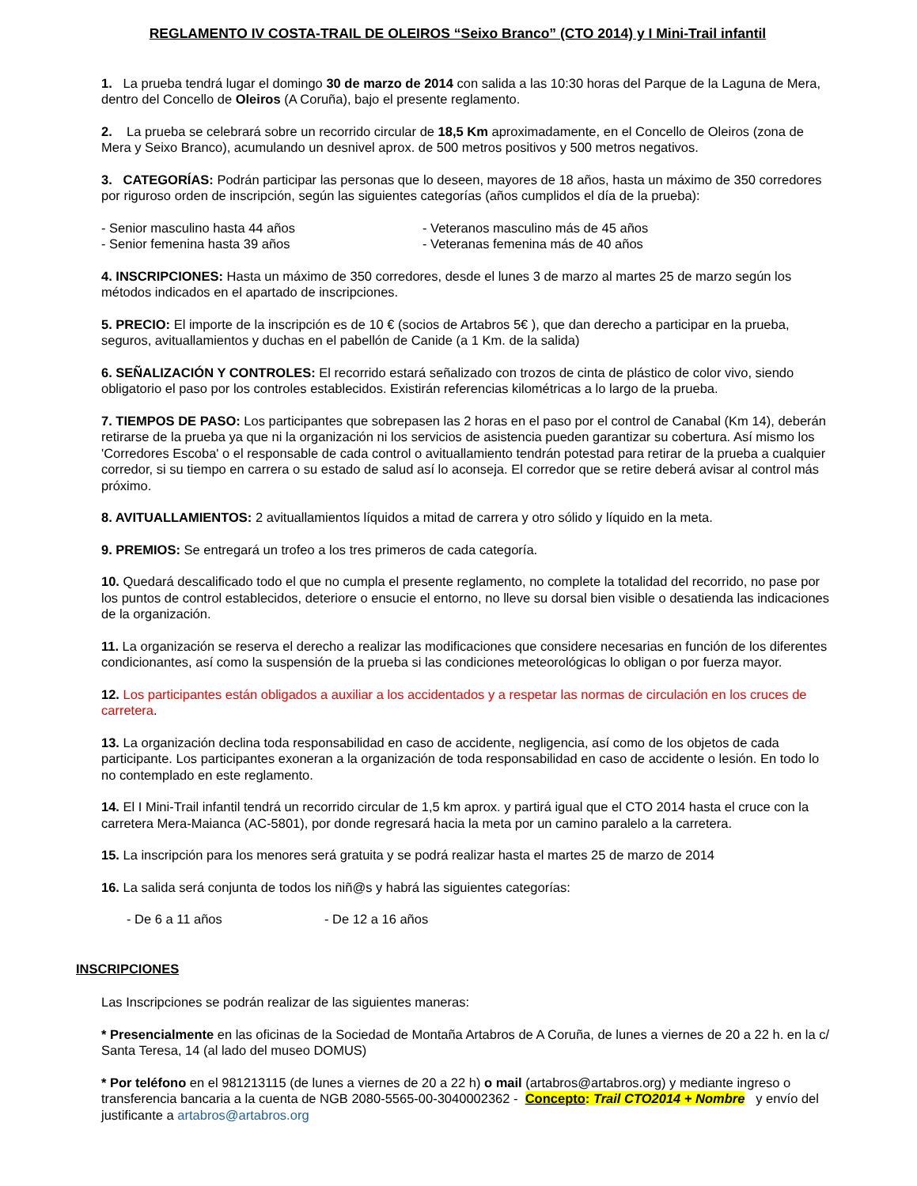REGLAMENTO IV COSTA-TRAIL DE OLEIROS “Seixo Branco” (CTO 2014) y I Mini-Trail infantil
1. La prueba tendrá lugar el domingo 30 de marzo de 2014 con salida a las 10:30 horas del Parque de la Laguna de Mera, dentro del Concello de Oleiros (A Coruña), bajo el presente reglamento.
2. La prueba se celebrará sobre un recorrido circular de 18,5 Km aproximadamente, en el Concello de Oleiros (zona de Mera y Seixo Branco), acumulando un desnivel aprox. de 500 metros positivos y 500 metros negativos.
3. CATEGORÍAS: Podrán participar las personas que lo deseen, mayores de 18 años, hasta un máximo de 350 corredores por riguroso orden de inscripción, según las siguientes categorías (años cumplidos el día de la prueba):
- Senior masculino hasta 44 años - Veteranos masculino más de 45 años
- Senior femenina hasta 39 años - Veteranas femenina más de 40 años
4. INSCRIPCIONES: Hasta un máximo de 350 corredores, desde el lunes 3 de marzo al martes 25 de marzo según los métodos indicados en el apartado de inscripciones.
5. PRECIO: El importe de la inscripción es de 10 € (socios de Artabros 5€ ), que dan derecho a participar en la prueba, seguros, avituallamientos y duchas en el pabellón de Canide (a 1 Km. de la salida)
6. SEÑALIZACIÓN Y CONTROLES: El recorrido estará señalizado con trozos de cinta de plástico de color vivo, siendo obligatorio el paso por los controles establecidos. Existirán referencias kilométricas a lo largo de la prueba.
7. TIEMPOS DE PASO: Los participantes que sobrepasen las 2 horas en el paso por el control de Canabal (Km 14), deberán retirarse de la prueba ya que ni la organización ni los servicios de asistencia pueden garantizar su cobertura. Así mismo los 'Corredores Escoba' o el responsable de cada control o avituallamiento tendrán potestad para retirar de la prueba a cualquier corredor, si su tiempo en carrera o su estado de salud así lo aconseja. El corredor que se retire deberá avisar al control más próximo.
8. AVITUALLAMIENTOS: 2 avituallamientos líquidos a mitad de carrera y otro sólido y líquido en la meta.
9. PREMIOS: Se entregará un trofeo a los tres primeros de cada categoría.
10. Quedará descalificado todo el que no cumpla el presente reglamento, no complete la totalidad del recorrido, no pase por los puntos de control establecidos, deteriore o ensucie el entorno, no lleve su dorsal bien visible o desatienda las indicaciones de la organización.
11. La organización se reserva el derecho a realizar las modificaciones que considere necesarias en función de los diferentes condicionantes, así como la suspensión de la prueba si las condiciones meteorológicas lo obligan o por fuerza mayor.
12. Los participantes están obligados a auxiliar a los accidentados y a respetar las normas de circulación en los cruces de carretera.
13. La organización declina toda responsabilidad en caso de accidente, negligencia, así como de los objetos de cada participante. Los participantes exoneran a la organización de toda responsabilidad en caso de accidente o lesión. En todo lo no contemplado en este reglamento.
14. El I Mini-Trail infantil tendrá un recorrido circular de 1,5 km aprox. y partirá igual que el CTO 2014 hasta el cruce con la carretera Mera-Maianca (AC-5801), por donde regresará hacia la meta por un camino paralelo a la carretera.
15. La inscripción para los menores será gratuita y se podrá realizar hasta el martes 25 de marzo de 2014
16. La salida será conjunta de todos los niñ@s y habrá las siguientes categorías:
- De 6 a 11 años - De 12 a 16 años
INSCRIPCIONES
Las Inscripciones se podrán realizar de las siguientes maneras:
* Presencialmente en las oficinas de la Sociedad de Montaña Artabros de A Coruña, de lunes a viernes de 20 a 22 h. en la c/ Santa Teresa, 14 (al lado del museo DOMUS)
* Por teléfono en el 981213115 (de lunes a viernes de 20 a 22 h) o mail (artabros@artabros.org) y mediante ingreso o transferencia bancaria a la cuenta de NGB 2080-5565-00-3040002362 - Concepto: Trail CTO2014 + Nombre y envío del justificante a artabros@artabros.org